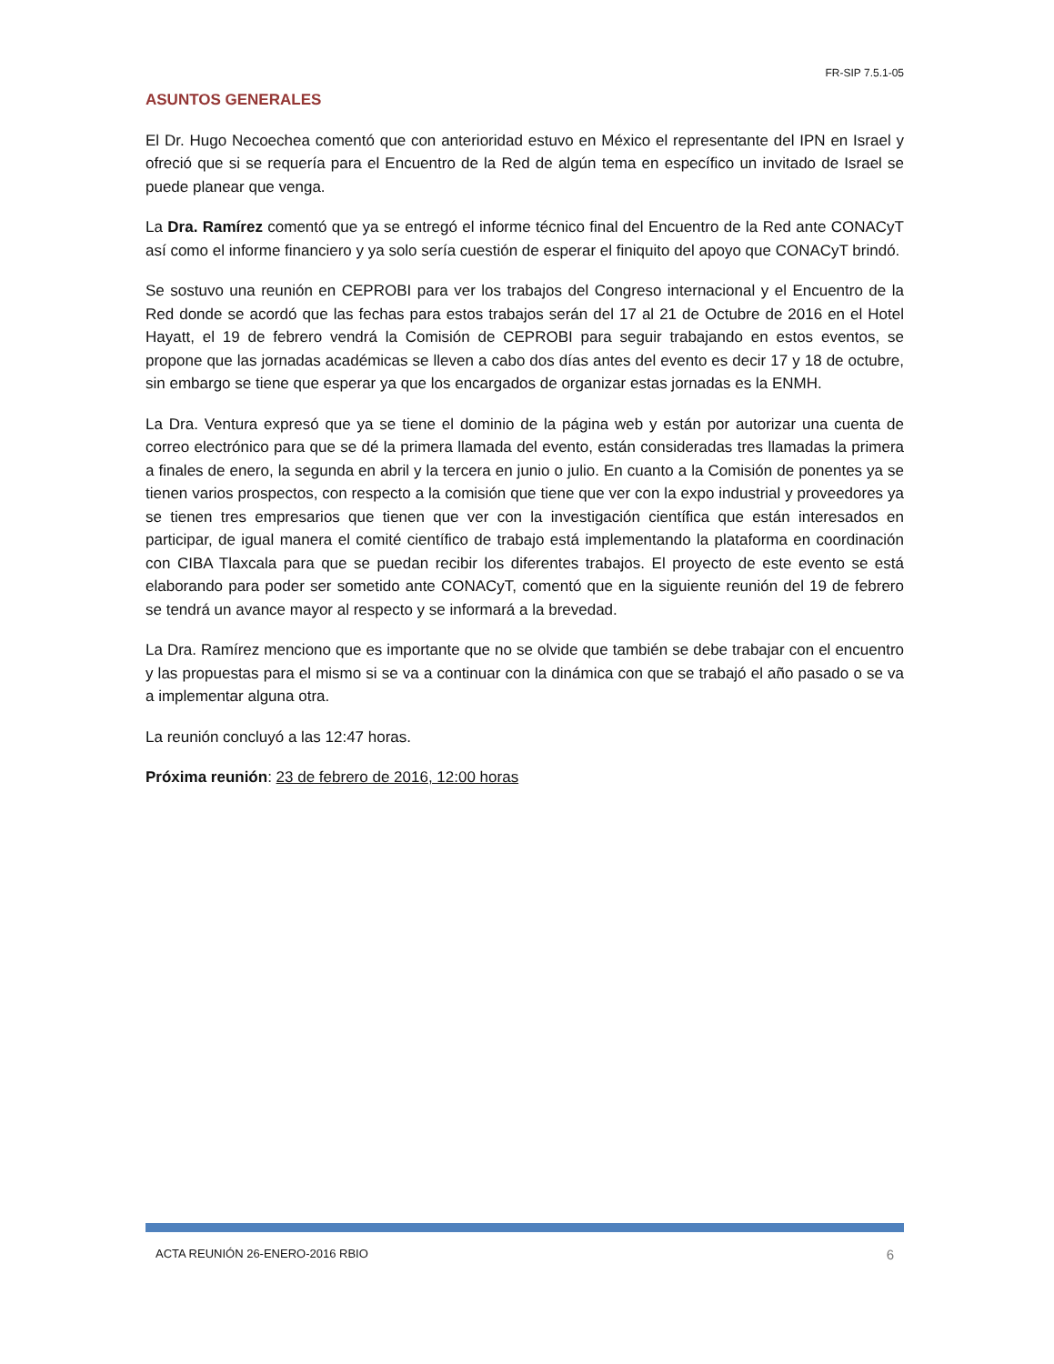FR-SIP 7.5.1-05
ASUNTOS GENERALES
El Dr. Hugo Necoechea comentó que con anterioridad estuvo en México el representante del IPN en Israel y ofreció que si se requería para el Encuentro de la Red de algún tema en específico un invitado de Israel se puede planear que venga.
La Dra. Ramírez comentó que ya se entregó el informe técnico final del Encuentro de la Red ante CONACyT así como el informe financiero y ya solo sería cuestión de esperar el finiquito del apoyo que CONACyT brindó.
Se sostuvo una reunión en CEPROBI para ver los trabajos del Congreso internacional y el Encuentro de la Red donde se acordó que las fechas para estos trabajos serán del 17 al 21 de Octubre de 2016 en el Hotel Hayatt, el 19 de febrero vendrá la Comisión de CEPROBI para seguir trabajando en estos eventos, se propone que las jornadas académicas se lleven a cabo dos días antes del evento es decir 17 y 18 de octubre, sin embargo se tiene que esperar ya que los encargados de organizar estas jornadas es la ENMH.
La Dra. Ventura expresó que ya se tiene el dominio de la página web y están por autorizar una cuenta de correo electrónico para que se dé la primera llamada del evento, están consideradas tres llamadas la primera a finales de enero, la segunda en abril y la tercera en junio o julio. En cuanto a la Comisión de ponentes ya se tienen varios prospectos, con respecto a la comisión que tiene que ver con la expo industrial y proveedores ya se tienen tres empresarios que tienen que ver con la investigación científica que están interesados en participar, de igual manera el comité científico de trabajo está implementando la plataforma en coordinación con CIBA Tlaxcala para que se puedan recibir los diferentes trabajos. El proyecto de este evento se está elaborando para poder ser sometido ante CONACyT, comentó que en la siguiente reunión del 19 de febrero se tendrá un avance mayor al respecto y se informará a la brevedad.
La Dra. Ramírez menciono que es importante que no se olvide que también se debe trabajar con el encuentro y las propuestas para el mismo si se va a continuar con la dinámica con que se trabajó el año pasado o se va a implementar alguna otra.
La reunión concluyó a las 12:47 horas.
Próxima reunión: 23 de febrero de 2016, 12:00 horas
ACTA REUNIÓN 26-ENERO-2016 RBIO 6